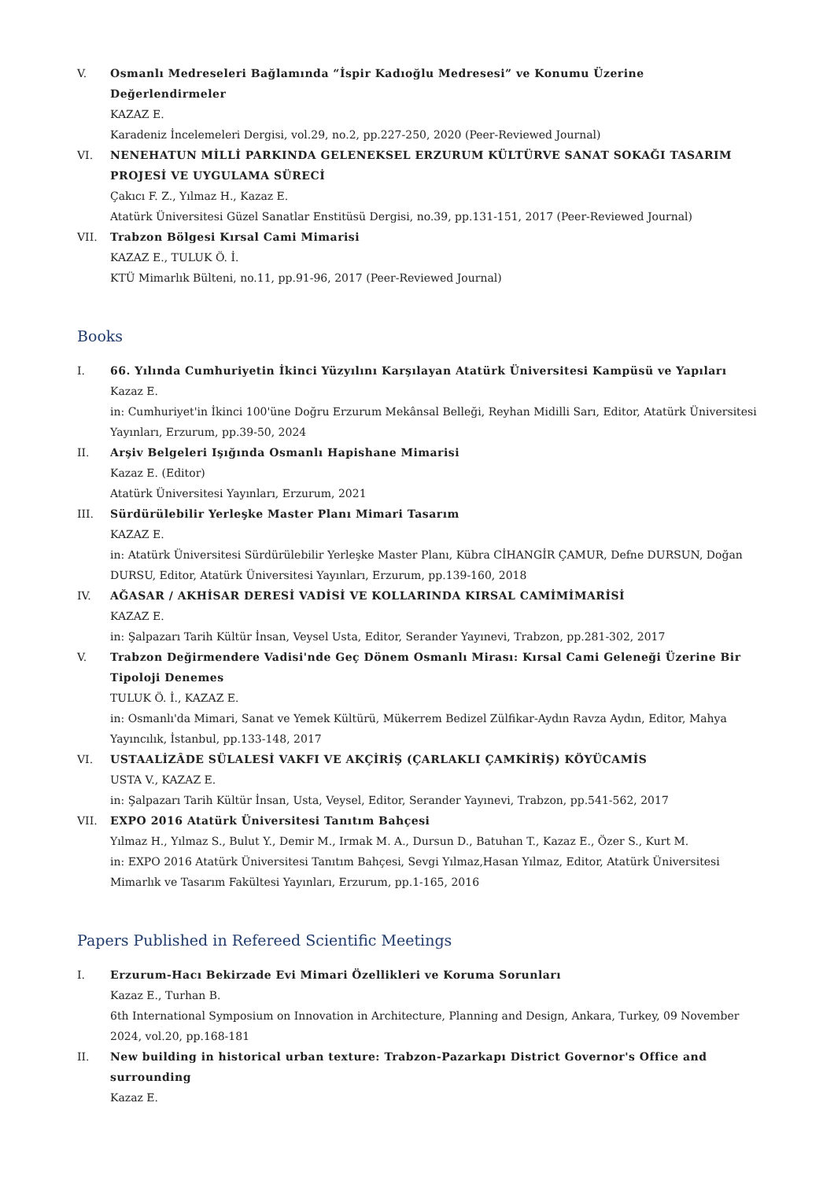V. Osmanlı Medreseleri Bağlamında “İspir Kadıoğlu Medresesi” ve Konumu Üzerine Değerlendirmeler
KAZAZ E.
Karadeniz İncelemeleri Dergisi, vol.29, no.2, pp.227-250, 2020 (Peer-Reviewed Journal)
VI. NENEHATUN MİLLİ PARKINDA GELENEKSEL ERZURUM KÜLTÜRVE SANAT SOKAĞI TASARIM PROJESİ VE UYGULAMA SÜRECİ
Çakıcı F. Z., Yılmaz H., Kazaz E.
Atatürk Üniversitesi Güzel Sanatlar Enstitüsü Dergisi, no.39, pp.131-151, 2017 (Peer-Reviewed Journal)
VII. Trabzon Bölgesi Kırsal Cami Mimarisi
KAZAZ E., TULUK Ö. İ.
KTÜ Mimarlık Bülteni, no.11, pp.91-96, 2017 (Peer-Reviewed Journal)
Books
I. 66. Yılında Cumhuriyetin İkinci Yüzyılını Karşılayan Atatürk Üniversitesi Kampüsü ve Yapıları
Kazaz E.
in: Cumhuriyet'in İkinci 100'üne Doğru Erzurum Mekânsal Belleği, Reyhan Midilli Sarı, Editor, Atatürk Üniversitesi Yayınları, Erzurum, pp.39-50, 2024
II. Arşiv Belgeleri Işığında Osmanlı Hapishane Mimarisi
Kazaz E. (Editor)
Atatürk Üniversitesi Yayınları, Erzurum, 2021
III. Sürdürülebilir Yerleşke Master Planı Mimari Tasarım
KAZAZ E.
in: Atatürk Üniversitesi Sürdürülebilir Yerleşke Master Planı, Kübra CİHANGİR ÇAMUR, Defne DURSUN, Doğan DURSU, Editor, Atatürk Üniversitesi Yayınları, Erzurum, pp.139-160, 2018
IV. AĞASAR / AKHİSAR DERESİ VADİSİ VE KOLLARINDA KIRSAL CAMİMİMARİSİ
KAZAZ E.
in: Şalpazarı Tarih Kültür İnsan, Veysel Usta, Editor, Serander Yayınevi, Trabzon, pp.281-302, 2017
V. Trabzon Değirmendere Vadisi'nde Geç Dönem Osmanlı Mirası: Kırsal Cami Geleneği Üzerine Bir Tipoloji Denemes
TULUK Ö. İ., KAZAZ E.
in: Osmanlı'da Mimari, Sanat ve Yemek Kültürü, Mükerrem Bedizel Zülfikar-Aydın Ravza Aydın, Editor, Mahya Yayıncılık, İstanbul, pp.133-148, 2017
VI. USTAALİZÂDE SÜLALESİ VAKFI VE AKÇİRİŞ (ÇARLAKLI ÇAMKİRİŞ) KÖYÜCAMİS
USTA V., KAZAZ E.
in: Şalpazarı Tarih Kültür İnsan, Usta, Veysel, Editor, Serander Yayınevi, Trabzon, pp.541-562, 2017
VII. EXPO 2016 Atatürk Üniversitesi Tanıtım Bahçesi
Yılmaz H., Yılmaz S., Bulut Y., Demir M., Irmak M. A., Dursun D., Batuhan T., Kazaz E., Özer S., Kurt M.
in: EXPO 2016 Atatürk Üniversitesi Tanıtım Bahçesi, Sevgi Yılmaz,Hasan Yılmaz, Editor, Atatürk Üniversitesi Mimarlık ve Tasarım Fakültesi Yayınları, Erzurum, pp.1-165, 2016
Papers Published in Refereed Scientific Meetings
I. Erzurum-Hacı Bekirzade Evi Mimari Özellikleri ve Koruma Sorunları
Kazaz E., Turhan B.
6th International Symposium on Innovation in Architecture, Planning and Design, Ankara, Turkey, 09 November 2024, vol.20, pp.168-181
II. New building in historical urban texture: Trabzon-Pazarkapı District Governor's Office and surrounding
Kazaz E.